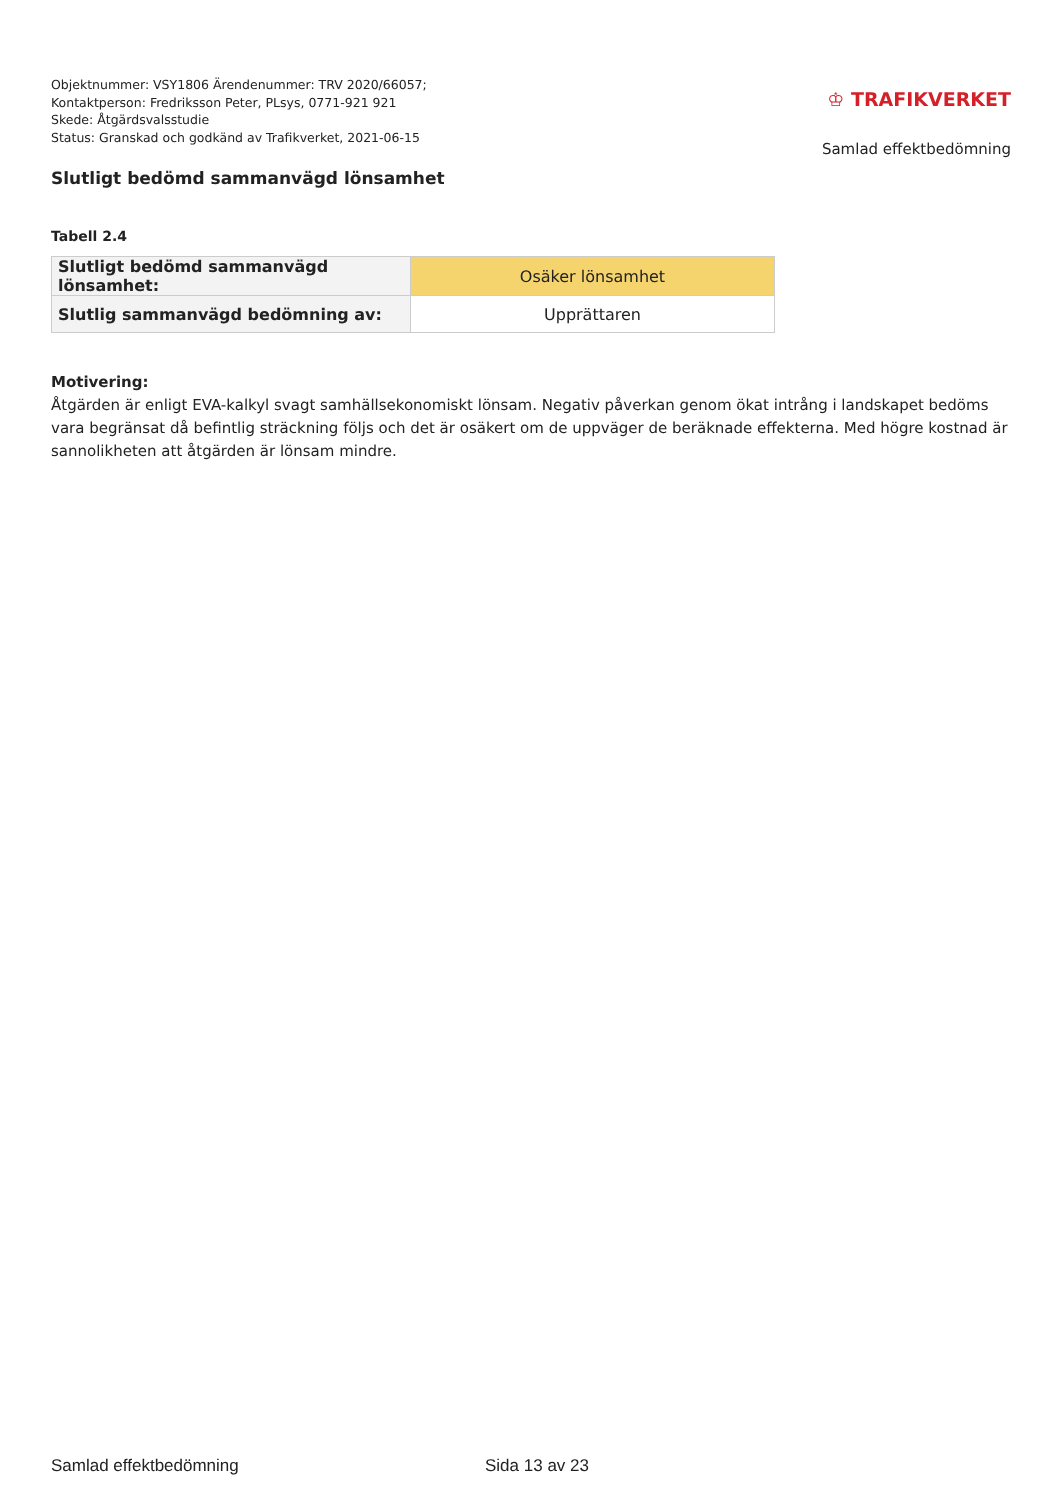Objektnummer: VSY1806 Ärendenummer: TRV 2020/66057;
Kontaktperson: Fredriksson Peter, PLsys, 0771-921 921
Skede: Åtgärdsvalsstudie
Status: Granskad och godkänd av Trafikverket, 2021-06-15
♔ TRAFIKVERKET
Samlad effektbedömning
Slutligt bedömd sammanvägd lönsamhet
Tabell 2.4
| Slutligt bedömd sammanvägd lönsamhet: | Osäker lönsamhet |
| Slutlig sammanvägd bedömning av: | Upprättaren |
Motivering:
Åtgärden är enligt EVA-kalkyl svagt samhällsekonomiskt lönsam. Negativ påverkan genom ökat intrång i landskapet bedöms vara begränsat då befintlig sträckning följs och det är osäkert om de uppväger de beräknade effekterna. Med högre kostnad är sannolikheten att åtgärden är lönsam mindre.
Samlad effektbedömning Sida 13 av 23